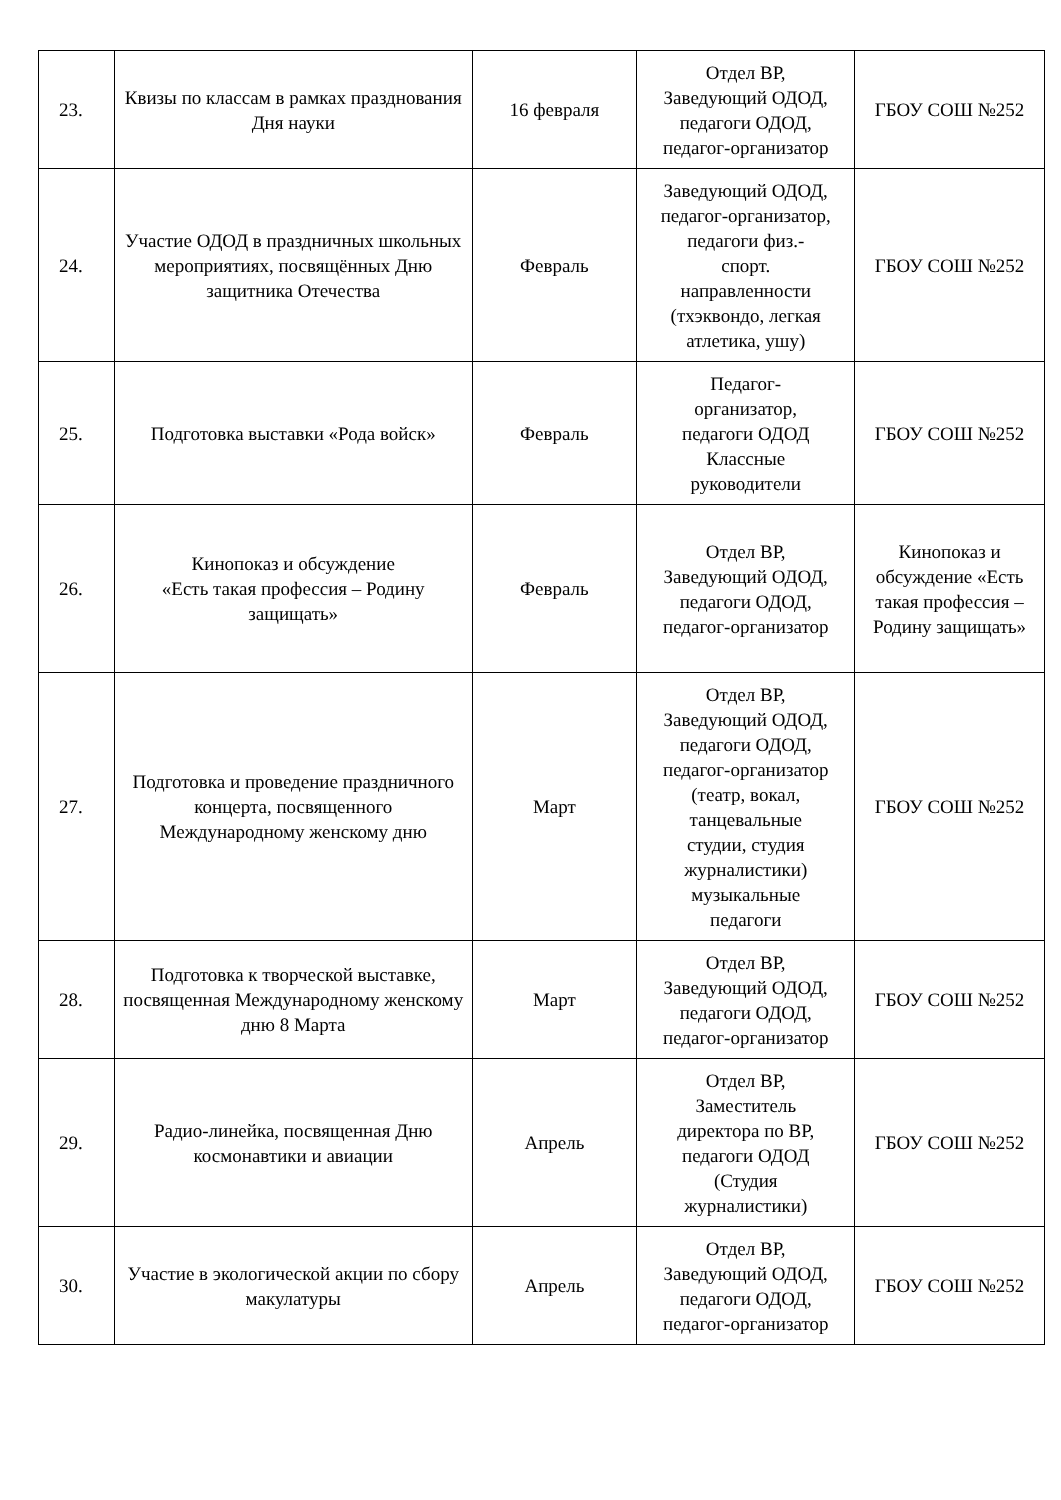| 23. | Квизы по классам в рамках празднования Дня науки | 16 февраля | Отдел ВР, Заведующий ОДОД, педагоги ОДОД, педагог-организатор | ГБОУ СОШ №252 |
| 24. | Участие ОДОД в праздничных школьных мероприятиях, посвящённых Дню защитника Отечества | Февраль | Заведующий ОДОД, педагог-организатор, педагоги физ.- спорт. направленности (тхэквондо, легкая атлетика, ушу) | ГБОУ СОШ №252 |
| 25. | Подготовка выставки «Рода войск» | Февраль | Педагог- организатор, педагоги ОДОД Классные руководители | ГБОУ СОШ №252 |
| 26. | Кинопоказ и обсуждение «Есть такая профессия – Родину защищать» | Февраль | Отдел ВР, Заведующий ОДОД, педагоги ОДОД, педагог-организатор | Кинопоказ и обсуждение «Есть такая профессия – Родину защищать» |
| 27. | Подготовка и проведение праздничного концерта, посвященного Международному женскому дню | Март | Отдел ВР, Заведующий ОДОД, педагоги ОДОД, педагог-организатор (театр, вокал, танцевальные студии, студия журналистики) музыкальные педагоги | ГБОУ СОШ №252 |
| 28. | Подготовка к творческой выставке, посвященная Международному женскому дню 8 Марта | Март | Отдел ВР, Заведующий ОДОД, педагоги ОДОД, педагог-организатор | ГБОУ СОШ №252 |
| 29. | Радио-линейка, посвященная Дню космонавтики и авиации | Апрель | Отдел ВР, Заместитель директора по ВР, педагоги ОДОД (Студия журналистики) | ГБОУ СОШ №252 |
| 30. | Участие в экологической акции по сбору макулатуры | Апрель | Отдел ВР, Заведующий ОДОД, педагоги ОДОД, педагог-организатор | ГБОУ СОШ №252 |